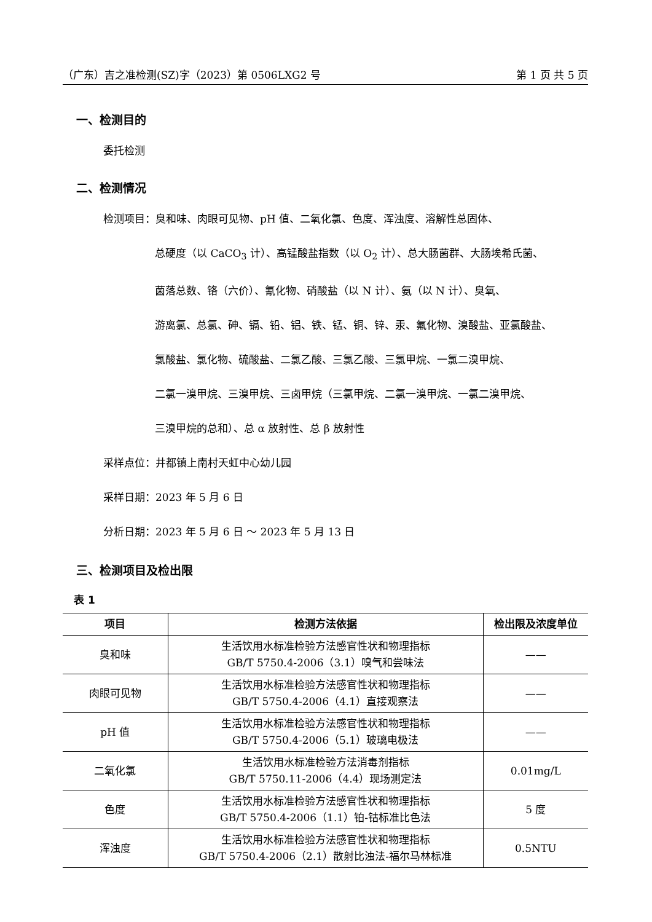（广东）吉之准检测(SZ)字（2023）第 0506LXG2 号 第 1 页 共 5 页
一、检测目的
委托检测
二、检测情况
检测项目：臭和味、肉眼可见物、pH 值、二氧化氯、色度、浑浊度、溶解性总固体、
总硬度（以 CaCO<sub>3</sub> 计）、高锰酸盐指数（以 O<sub>2</sub> 计）、总大肠菌群、大肠埃希氏菌、
菌落总数、铬（六价）、氰化物、硝酸盐（以 N 计）、氨（以 N 计）、臭氧、
游离氯、总氯、砷、镉、铅、铝、铁、锰、铜、锌、汞、氟化物、溴酸盐、亚氯酸盐、
氯酸盐、氯化物、硫酸盐、二氯乙酸、三氯乙酸、三氯甲烷、一氯二溴甲烷、
二氯一溴甲烷、三溴甲烷、三卤甲烷（三氯甲烷、二氯一溴甲烷、一氯二溴甲烷、
三溴甲烷的总和）、总 α 放射性、总 β 放射性
采样点位：井都镇上南村天虹中心幼儿园
采样日期：2023 年 5 月 6 日
分析日期：2023 年 5 月 6 日 ～ 2023 年 5 月 13 日
三、检测项目及检出限
表 1
| 项目 | 检测方法依据 | 检出限及浓度单位 |
| --- | --- | --- |
| 臭和味 | 生活饮用水标准检验方法感官性状和物理指标 GB/T 5750.4-2006（3.1）嗅气和尝味法 | —— |
| 肉眼可见物 | 生活饮用水标准检验方法感官性状和物理指标 GB/T 5750.4-2006（4.1）直接观察法 | —— |
| pH 值 | 生活饮用水标准检验方法感官性状和物理指标 GB/T 5750.4-2006（5.1）玻璃电极法 | —— |
| 二氧化氯 | 生活饮用水标准检验方法消毒剂指标 GB/T 5750.11-2006（4.4）现场测定法 | 0.01mg/L |
| 色度 | 生活饮用水标准检验方法感官性状和物理指标 GB/T 5750.4-2006（1.1）铂-钴标准比色法 | 5 度 |
| 浑浊度 | 生活饮用水标准检验方法感官性状和物理指标 GB/T 5750.4-2006（2.1）散射比浊法-福尔马林标准 | 0.5NTU |